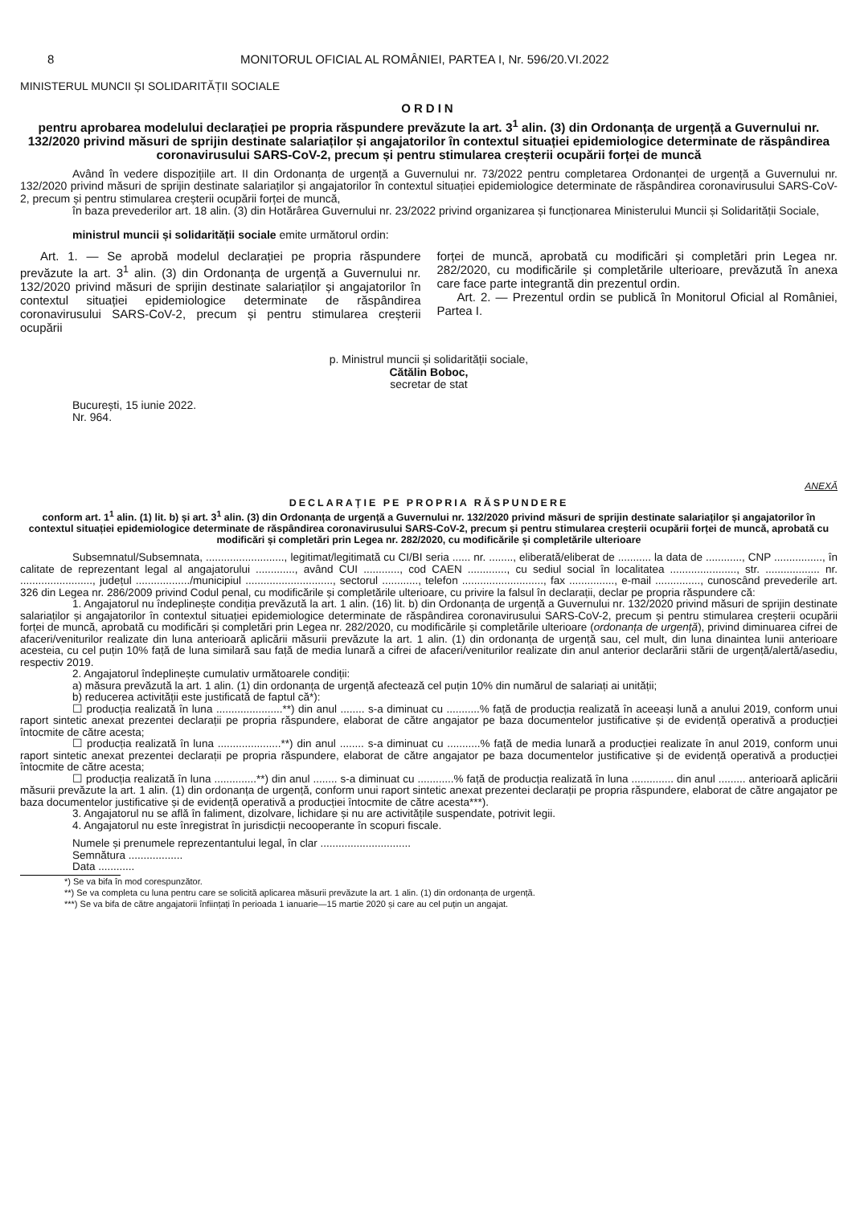8 MONITORUL OFICIAL AL ROMÂNIEI, PARTEA I, Nr. 596/20.VI.2022
MINISTERUL MUNCII ȘI SOLIDARITĂȚII SOCIALE
ORDIN
pentru aprobarea modelului declarației pe propria răspundere prevăzute la art. 3<sup>1</sup> alin. (3) din Ordonanța de urgență a Guvernului nr. 132/2020 privind măsuri de sprijin destinate salariaților și angajatorilor în contextul situației epidemiologice determinate de răspândirea coronavirusului SARS-CoV-2, precum și pentru stimularea creșterii ocupării forței de muncă
Având în vedere dispozițiile art. II din Ordonanța de urgență a Guvernului nr. 73/2022 pentru completarea Ordonanței de urgență a Guvernului nr. 132/2020 privind măsuri de sprijin destinate salariaților și angajatorilor în contextul situației epidemiologice determinate de răspândirea coronavirusului SARS-CoV-2, precum și pentru stimularea creșterii ocupării forței de muncă,
în baza prevederilor art. 18 alin. (3) din Hotărârea Guvernului nr. 23/2022 privind organizarea și funcționarea Ministerului Muncii și Solidarității Sociale,
ministrul muncii și solidarității sociale emite următorul ordin:
Art. 1. — Se aprobă modelul declarației pe propria răspundere prevăzute la art. 3<sup>1</sup> alin. (3) din Ordonanța de urgență a Guvernului nr. 132/2020 privind măsuri de sprijin destinate salariaților și angajatorilor în contextul situației epidemiologice determinate de răspândirea coronavirusului SARS-CoV-2, precum și pentru stimularea creșterii ocupării
forței de muncă, aprobată cu modificări și completări prin Legea nr. 282/2020, cu modificările și completările ulterioare, prevăzută în anexa care face parte integrantă din prezentul ordin.
Art. 2. — Prezentul ordin se publică în Monitorul Oficial al României, Partea I.
p. Ministrul muncii și solidarității sociale,
Cătălin Boboc,
secretar de stat
București, 15 iunie 2022.
Nr. 964.
ANEXĂ
DECLARAȚIE PE PROPRIA RĂSPUNDERE
conform art. 1<sup>1</sup> alin. (1) lit. b) și art. 3<sup>1</sup> alin. (3) din Ordonanța de urgență a Guvernului nr. 132/2020 privind măsuri de sprijin destinate salariaților și angajatorilor în contextul situației epidemiologice determinate de răspândirea coronavirusului SARS-CoV-2, precum și pentru stimularea creșterii ocupării forței de muncă, aprobată cu modificări și completări prin Legea nr. 282/2020, cu modificările și completările ulterioare
Subsemnatul/Subsemnata, .........................., legitimat/legitimată cu CI/BI seria ...... nr. ........, eliberată/eliberat de ........... la data de ............, CNP ................, în calitate de reprezentant legal al angajatorului ............., având CUI ............, cod CAEN ............., cu sediul social în localitatea ......................, str. .................. nr. ........................, județul ................../municipiul ............................., sectorul ............, telefon ..........................., fax ..............., e-mail ..............., cunoscând prevederile art. 326 din Legea nr. 286/2009 privind Codul penal, cu modificările și completările ulterioare, cu privire la falsul în declarații, declar pe propria răspundere că:
1. Angajatorul nu îndeplinește condiția prevăzută la art. 1 alin. (16) lit. b) din Ordonanța de urgență a Guvernului nr. 132/2020 privind măsuri de sprijin destinate salariaților și angajatorilor în contextul situației epidemiologice determinate de răspândirea coronavirusului SARS-CoV-2, precum și pentru stimularea creșterii ocupării forței de muncă, aprobată cu modificări și completări prin Legea nr. 282/2020, cu modificările și completările ulterioare (ordonanța de urgență), privind diminuarea cifrei de afaceri/veniturilor realizate din luna anterioară aplicării măsurii prevăzute la art. 1 alin. (1) din ordonanța de urgență sau, cel mult, din luna dinaintea lunii anterioare acesteia, cu cel puțin 10% față de luna similară sau față de media lunară a cifrei de afaceri/veniturilor realizate din anul anterior declarării stării de urgență/alertă/asediu, respectiv 2019.
2. Angajatorul îndeplinește cumulativ următoarele condiții:
a) măsura prevăzută la art. 1 alin. (1) din ordonanța de urgență afectează cel puțin 10% din numărul de salariați ai unității;
b) reducerea activității este justificată de faptul că*):
☐ producția realizată în luna ......................**) din anul ........ s-a diminuat cu ...........% față de producția realizată în aceeași lună a anului 2019, conform unui raport sintetic anexat prezentei declarații pe propria răspundere, elaborat de către angajator pe baza documentelor justificative și de evidență operativă a producției întocmite de către acesta;
☐ producția realizată în luna .....................**) din anul ........ s-a diminuat cu ...........% față de media lunară a producției realizate în anul 2019, conform unui raport sintetic anexat prezentei declarații pe propria răspundere, elaborat de către angajator pe baza documentelor justificative și de evidență operativă a producției întocmite de către acesta;
☐ producția realizată în luna ..............**) din anul ........ s-a diminuat cu ............% față de producția realizată în luna .............. din anul ......... anterioară aplicării măsurii prevăzute la art. 1 alin. (1) din ordonanța de urgență, conform unui raport sintetic anexat prezentei declarații pe propria răspundere, elaborat de către angajator pe baza documentelor justificative și de evidență operativă a producției întocmite de către acesta***).
3. Angajatorul nu se află în faliment, dizolvare, lichidare și nu are activitățile suspendate, potrivit legii.
4. Angajatorul nu este înregistrat în jurisdicții necooperante în scopuri fiscale.
Numele și prenumele reprezentantului legal, în clar ..............................
Semnătura ..................
Data ............
*) Se va bifa în mod corespunzător.
**) Se va completa cu luna pentru care se solicită aplicarea măsurii prevăzute la art. 1 alin. (1) din ordonanța de urgență.
***) Se va bifa de către angajatorii înființați în perioada 1 ianuarie—15 martie 2020 și care au cel puțin un angajat.